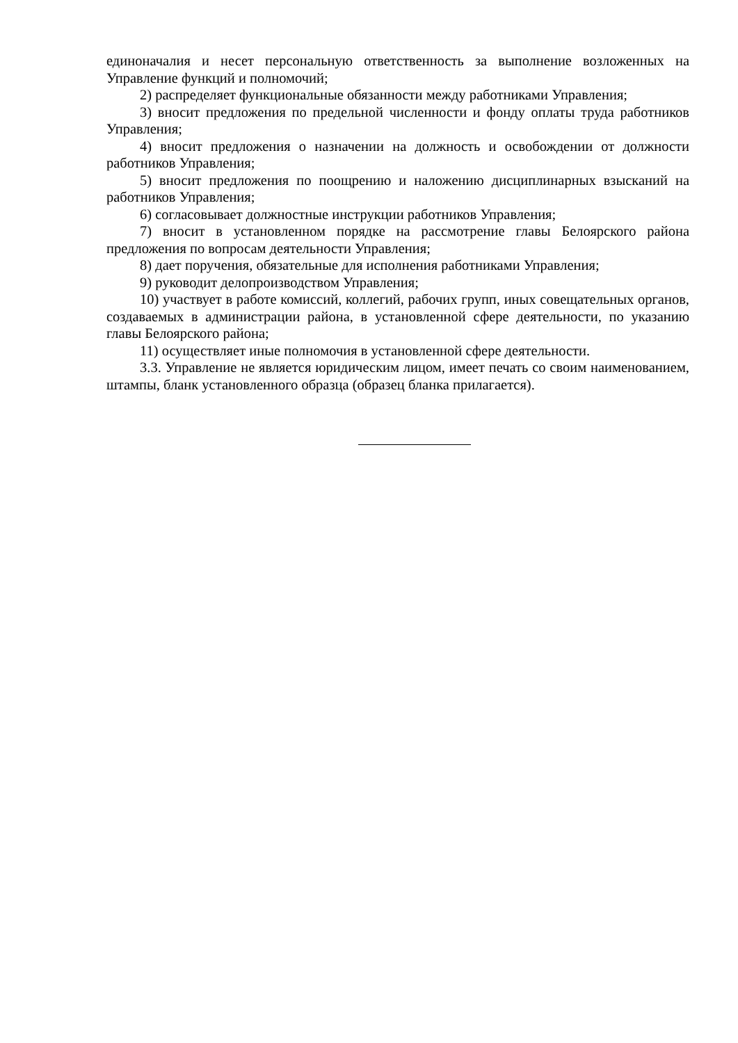единоначалия и несет персональную ответственность за выполнение возложенных на Управление функций и полномочий;
2) распределяет функциональные обязанности между работниками Управления;
3) вносит предложения по предельной численности и фонду оплаты труда работников Управления;
4) вносит предложения о назначении на должность и освобождении от должности работников Управления;
5) вносит предложения по поощрению и наложению дисциплинарных взысканий на работников Управления;
6) согласовывает должностные инструкции работников Управления;
7) вносит в установленном порядке на рассмотрение главы Белоярского района предложения по вопросам деятельности Управления;
8) дает поручения, обязательные для исполнения работниками Управления;
9) руководит делопроизводством Управления;
10) участвует в работе комиссий, коллегий, рабочих групп, иных совещательных органов, создаваемых в администрации района, в установленной сфере деятельности, по указанию главы Белоярского района;
11) осуществляет иные полномочия в установленной сфере деятельности.
3.3. Управление не является юридическим лицом, имеет печать со своим наименованием, штампы, бланк установленного образца (образец бланка прилагается).